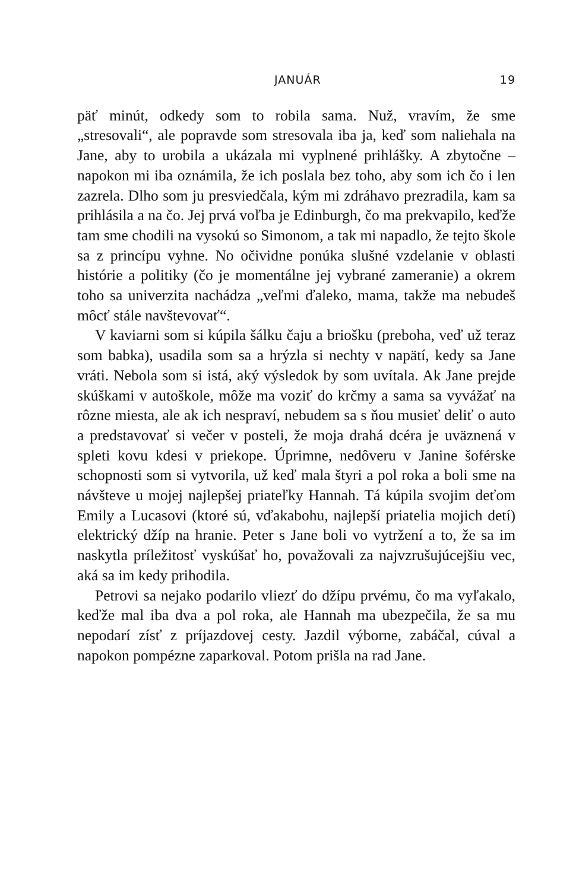JANUÁR 19
päť minút, odkedy som to robila sama. Nuž, vravím, že sme „stresovali“, ale popravde som stresovala iba ja, keď som naliehala na Jane, aby to urobila a ukázala mi vyplnené prihlášky. A zbytočne – napokon mi iba oznámila, že ich poslala bez toho, aby som ich čo i len zazrela. Dlho som ju presviedčala, kým mi zdráhavo prezradila, kam sa prihlásila a na čo. Jej prvá voľba je Edinburgh, čo ma prekvapilo, keďže tam sme chodili na vysokú so Simonom, a tak mi napadlo, že tejto škole sa z princípu vyhne. No očividne ponúka slušné vzdelanie v oblasti histórie a politiky (čo je momentálne jej vybrané zameranie) a okrem toho sa univerzita nachádza „veľmi ďaleko, mama, takže ma nebudeš môcť stále navštevovať“.
V kaviarni som si kúpila šálku čaju a briošku (preboha, veď už teraz som babka), usadila som sa a hrýzla si nechty v napätí, kedy sa Jane vráti. Nebola som si istá, aký výsledok by som uvítala. Ak Jane prejde skúškami v autoškole, môže ma voziť do krčmy a sama sa vyvážať na rôzne miesta, ale ak ich nespraví, nebudem sa s ňou musieť deliť o auto a predstavovať si večer v posteli, že moja drahá dcéra je uväznená v spleti kovu kdesi v priekope. Úprimne, nedôveru v Janine šoférske schopnosti som si vytvorila, už keď mala štyri a pol roka a boli sme na návšteve u mojej najlepšej priateľky Hannah. Tá kúpila svojim deťom Emily a Lucasovi (ktoré sú, vďakabohu, najlepší priatelia mojich detí) elektrický džíp na hranie. Peter s Jane boli vo vytržení a to, že sa im naskytla príležitosť vyskúšať ho, považovali za najvzrušujúcejšiu vec, aká sa im kedy prihodila.
Petrovi sa nejako podarilo vliezť do džípu prvému, čo ma vyľakalo, keďže mal iba dva a pol roka, ale Hannah ma ubezpečila, že sa mu nepodarí zísť z príjazdovej cesty. Jazdil výborne, zabáčal, cúval a napokon pompézne zaparkoval. Potom prišla na rad Jane.